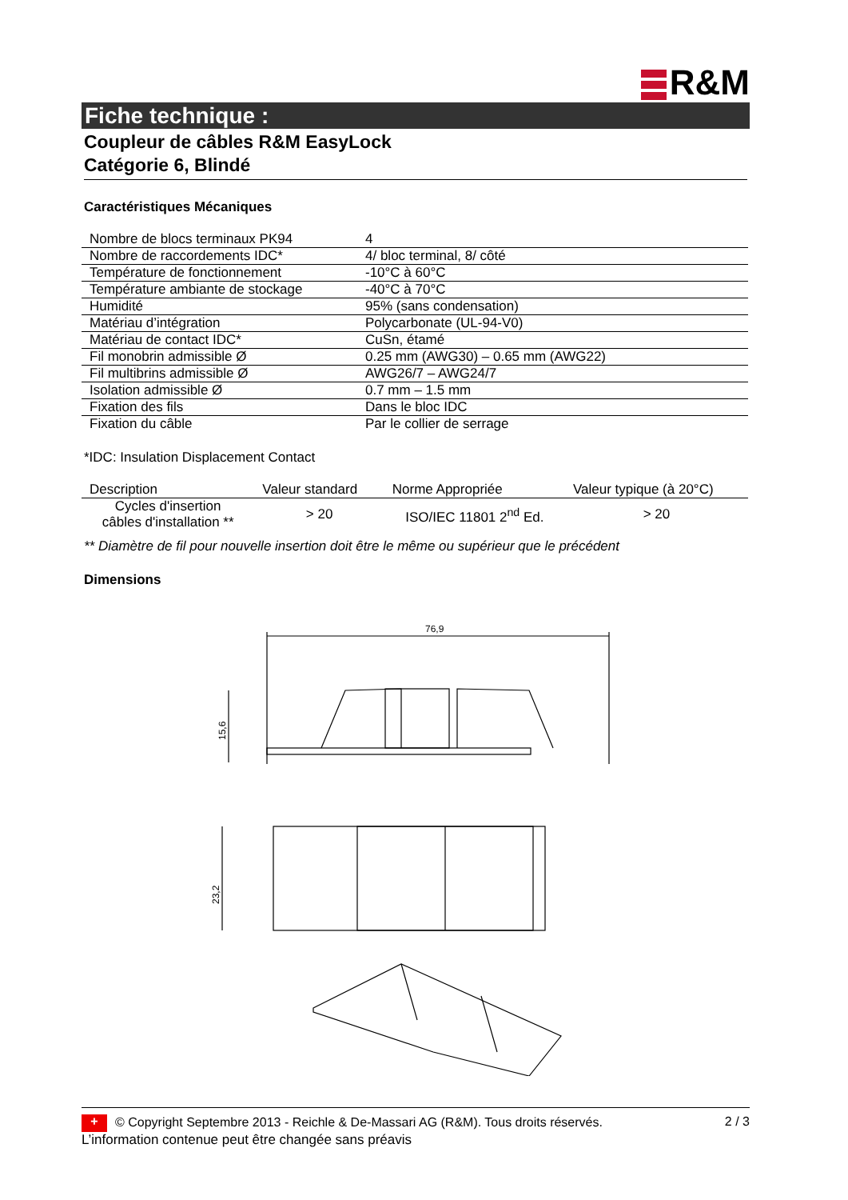R&M
Fiche technique :
Coupleur de câbles R&M EasyLock
Catégorie 6, Blindé
Caractéristiques Mécaniques
| Nombre de blocs terminaux PK94 | 4 |
| Nombre de raccordements IDC* | 4/ bloc terminal, 8/ côté |
| Température de fonctionnement | -10°C à 60°C |
| Température ambiante de stockage | -40°C à 70°C |
| Humidité | 95% (sans condensation) |
| Matériau d’intégration | Polycarbonate (UL-94-V0) |
| Matériau de contact IDC* | CuSn, étamé |
| Fil monobrin admissible Ø | 0.25 mm (AWG30) – 0.65 mm (AWG22) |
| Fil multibrins admissible Ø | AWG26/7 – AWG24/7 |
| Isolation admissible Ø | 0.7 mm – 1.5 mm |
| Fixation des fils | Dans le bloc IDC |
| Fixation du câble | Par le collier de serrage |
*IDC: Insulation Displacement Contact
| Description | Valeur standard | Norme Appropriée | Valeur typique (à 20°C) |
| --- | --- | --- | --- |
| Cycles d'insertion câbles d'installation ** | > 20 | ISO/IEC 11801 2<sup>nd</sup> Ed. | > 20 |
** Diamètre de fil pour nouvelle insertion doit être le même ou supérieur que le précédent
Dimensions
76,9
15,6
23,2
+ © Copyright Septembre 2013 - Reichle & De-Massari AG (R&M). Tous droits réservés. 2 / 3
L’information contenue peut être changée sans préavis